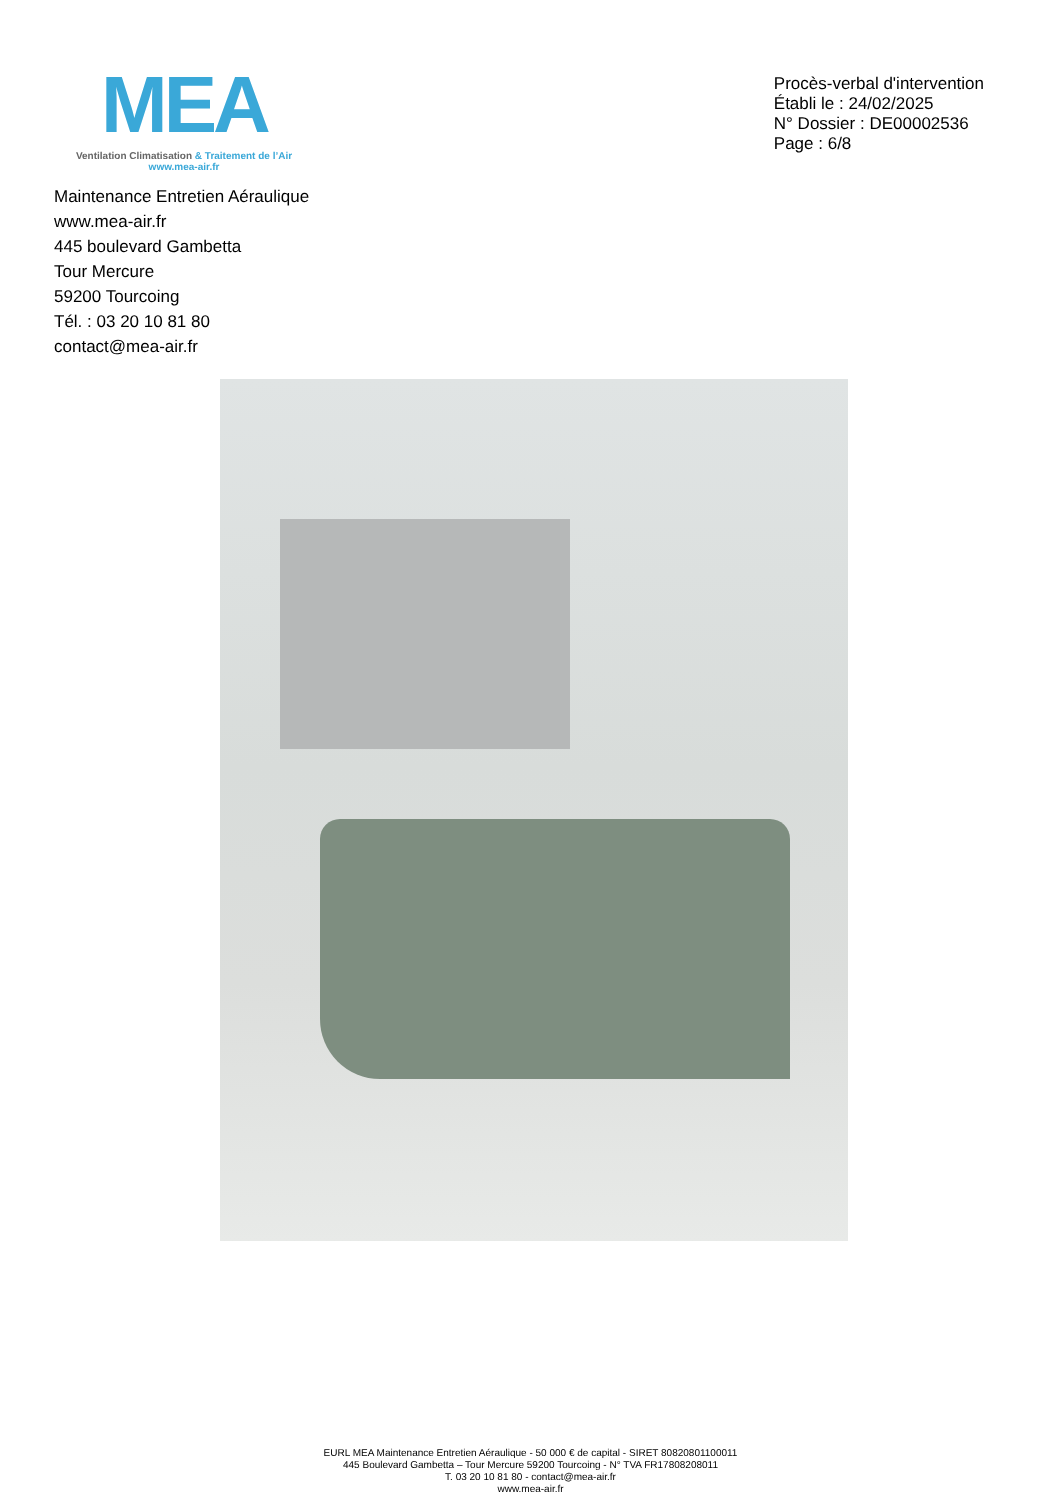MEA
Ventilation Climatisation & Traitement de l’Air
www.mea-air.fr
Procès-verbal d'intervention
Établi le : 24/02/2025
N° Dossier : DE00002536
Page : 6/8
Maintenance Entretien Aéraulique
www.mea-air.fr
445 boulevard Gambetta
Tour Mercure
59200 Tourcoing
Tél. : 03 20 10 81 80
contact@mea-air.fr
EURL MEA Maintenance Entretien Aéraulique - 50 000 € de capital - SIRET 80820801100011
445 Boulevard Gambetta – Tour Mercure 59200 Tourcoing - N° TVA FR17808208011
T. 03 20 10 81 80 - contact@mea-air.fr
www.mea-air.fr